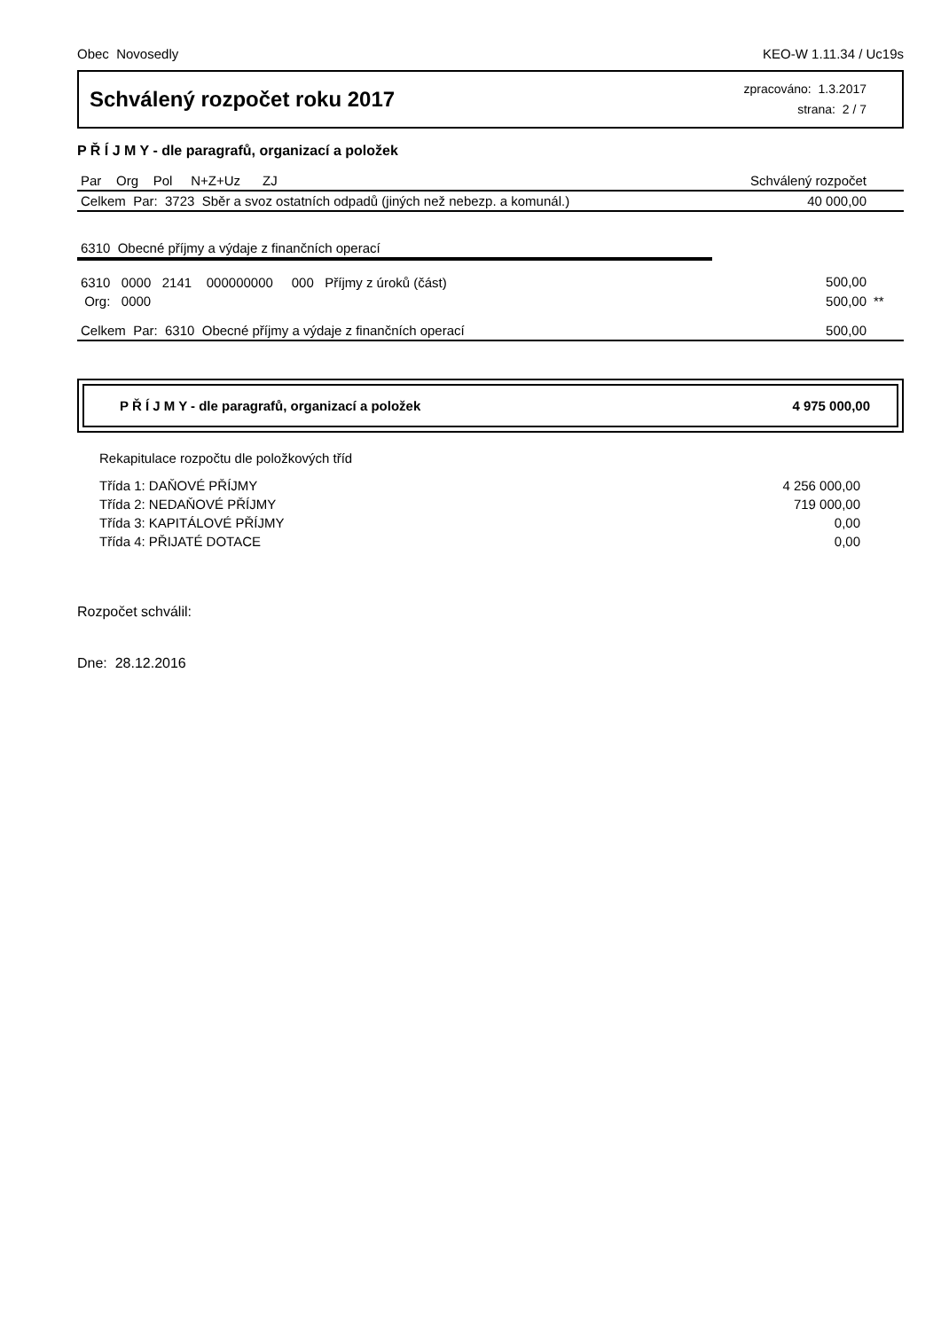Obec Novosedly KEO-W 1.11.34 / Uc19s
Schválený rozpočet roku 2017
zpracováno: 1.3.2017
strana: 2 / 7
P Ř Í J M Y - dle paragrafů, organizací a položek
| Par Org Pol N+Z+Uz ZJ | Schválený rozpočet | |
| --- | --- | --- |
| Celkem Par: 3723 Sběr a svoz ostatních odpadů (jiných než nebezp. a komunál.) | 40 000,00 | |
| 6310 Obecné příjmy a výdaje z finančních operací | | |
| 6310 0000 2141 000000000 000 Příjmy z úroků (část) | 500,00 | |
| Org: 0000 | 500,00 | ** |
| Celkem Par: 6310 Obecné příjmy a výdaje z finančních operací | 500,00 | |
P Ř Í J M Y - dle paragrafů, organizací a položek 4 975 000,00
Rekapitulace rozpočtu dle položkových tříd
| Třída 1: DAŇOVÉ PŘÍJMY | 4 256 000,00 |
| Třída 2: NEDAŇOVÉ PŘÍJMY | 719 000,00 |
| Třída 3: KAPITÁLOVÉ PŘÍJMY | 0,00 |
| Třída 4: PŘIJATÉ DOTACE | 0,00 |
Rozpočet schválil:
Dne: 28.12.2016